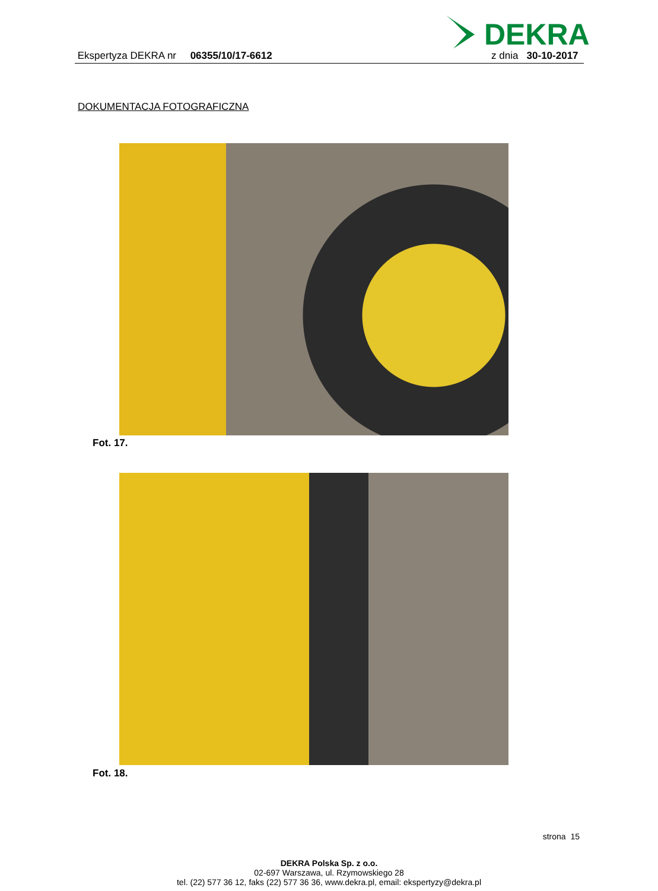DEKRA
Ekspertyza DEKRA nr 06355/10/17-6612 z dnia 30-10-2017
DOKUMENTACJA FOTOGRAFICZNA
Fot. 17.
Fot. 18.
strona 15
DEKRA Polska Sp. z o.o.
02-697 Warszawa, ul. Rzymowskiego 28
tel. (22) 577 36 12, faks (22) 577 36 36, www.dekra.pl, email: ekspertyzy@dekra.pl